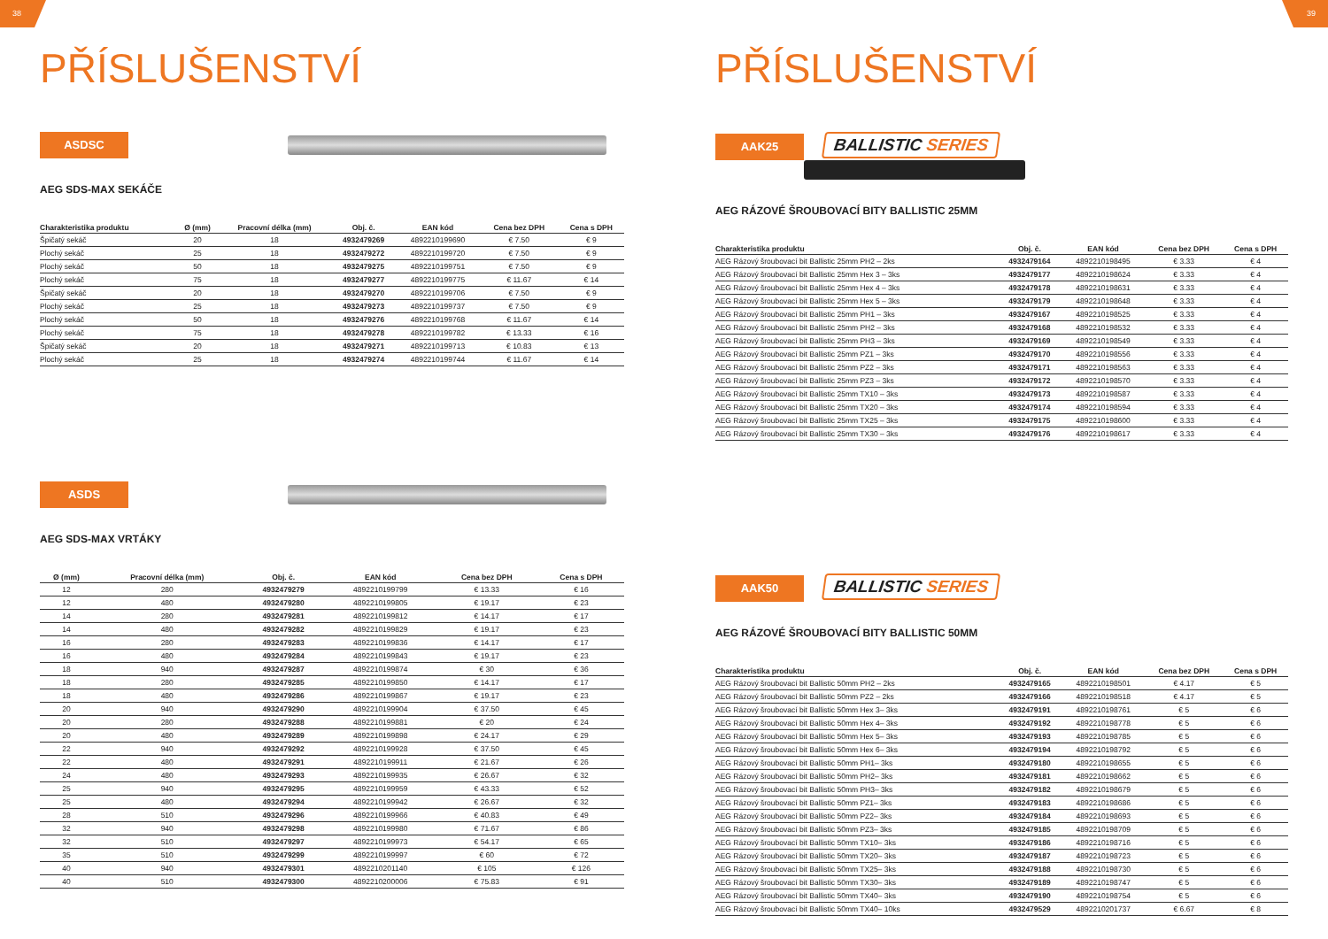38 39
PŘÍSLUŠENSTVÍ
ASDSC
AEG SDS-MAX SEKÁČE
| Charakteristika produktu | Ø (mm) | Pracovní délka (mm) | Obj. č. | EAN kód | Cena bez DPH | Cena s DPH |
| --- | --- | --- | --- | --- | --- | --- |
| Špičatý sekáč | 20 | 18 | 4932479269 | 4892210199690 | € 7.50 | € 9 |
| Plochý sekáč | 25 | 18 | 4932479272 | 4892210199720 | € 7.50 | € 9 |
| Plochý sekáč | 50 | 18 | 4932479275 | 4892210199751 | € 7.50 | € 9 |
| Plochý sekáč | 75 | 18 | 4932479277 | 4892210199775 | € 11.67 | € 14 |
| Špičatý sekáč | 20 | 18 | 4932479270 | 4892210199706 | € 7.50 | € 9 |
| Plochý sekáč | 25 | 18 | 4932479273 | 4892210199737 | € 7.50 | € 9 |
| Plochý sekáč | 50 | 18 | 4932479276 | 4892210199768 | € 11.67 | € 14 |
| Plochý sekáč | 75 | 18 | 4932479278 | 4892210199782 | € 13.33 | € 16 |
| Špičatý sekáč | 20 | 18 | 4932479271 | 4892210199713 | € 10.83 | € 13 |
| Plochý sekáč | 25 | 18 | 4932479274 | 4892210199744 | € 11.67 | € 14 |
ASDS
AEG SDS-MAX VRTÁKY
| Ø (mm) | Pracovní délka (mm) | Obj. č. | EAN kód | Cena bez DPH | Cena s DPH |
| --- | --- | --- | --- | --- | --- |
| 12 | 280 | 4932479279 | 4892210199799 | € 13.33 | € 16 |
| 12 | 480 | 4932479280 | 4892210199805 | € 19.17 | € 23 |
| 14 | 280 | 4932479281 | 4892210199812 | € 14.17 | € 17 |
| 14 | 480 | 4932479282 | 4892210199829 | € 19.17 | € 23 |
| 16 | 280 | 4932479283 | 4892210199836 | € 14.17 | € 17 |
| 16 | 480 | 4932479284 | 4892210199843 | € 19.17 | € 23 |
| 18 | 940 | 4932479287 | 4892210199874 | € 30 | € 36 |
| 18 | 280 | 4932479285 | 4892210199850 | € 14.17 | € 17 |
| 18 | 480 | 4932479286 | 4892210199867 | € 19.17 | € 23 |
| 20 | 940 | 4932479290 | 4892210199904 | € 37.50 | € 45 |
| 20 | 280 | 4932479288 | 4892210199881 | € 20 | € 24 |
| 20 | 480 | 4932479289 | 4892210199898 | € 24.17 | € 29 |
| 22 | 940 | 4932479292 | 4892210199928 | € 37.50 | € 45 |
| 22 | 480 | 4932479291 | 4892210199911 | € 21.67 | € 26 |
| 24 | 480 | 4932479293 | 4892210199935 | € 26.67 | € 32 |
| 25 | 940 | 4932479295 | 4892210199959 | € 43.33 | € 52 |
| 25 | 480 | 4932479294 | 4892210199942 | € 26.67 | € 32 |
| 28 | 510 | 4932479296 | 4892210199966 | € 40.83 | € 49 |
| 32 | 940 | 4932479298 | 4892210199980 | € 71.67 | € 86 |
| 32 | 510 | 4932479297 | 4892210199973 | € 54.17 | € 65 |
| 35 | 510 | 4932479299 | 4892210199997 | € 60 | € 72 |
| 40 | 940 | 4932479301 | 4892210201140 | € 105 | € 126 |
| 40 | 510 | 4932479300 | 4892210200006 | € 75.83 | € 91 |
PŘÍSLUŠENSTVÍ
AAK25 BALLISTIC SERIES
AEG RÁZOVÉ ŠROUBOVACÍ BITY BALLISTIC 25MM
| Charakteristika produktu | Obj. č. | EAN kód | Cena bez DPH | Cena s DPH |
| --- | --- | --- | --- | --- |
| AEG Rázový šroubovací bit Ballistic 25mm PH2 – 2ks | 4932479164 | 4892210198495 | € 3.33 | € 4 |
| AEG Rázový šroubovací bit Ballistic 25mm Hex 3 – 3ks | 4932479177 | 4892210198624 | € 3.33 | € 4 |
| AEG Rázový šroubovací bit Ballistic 25mm Hex 4 – 3ks | 4932479178 | 4892210198631 | € 3.33 | € 4 |
| AEG Rázový šroubovací bit Ballistic 25mm Hex 5 – 3ks | 4932479179 | 4892210198648 | € 3.33 | € 4 |
| AEG Rázový šroubovací bit Ballistic 25mm PH1 – 3ks | 4932479167 | 4892210198525 | € 3.33 | € 4 |
| AEG Rázový šroubovací bit Ballistic 25mm PH2 – 3ks | 4932479168 | 4892210198532 | € 3.33 | € 4 |
| AEG Rázový šroubovací bit Ballistic 25mm PH3 – 3ks | 4932479169 | 4892210198549 | € 3.33 | € 4 |
| AEG Rázový šroubovací bit Ballistic 25mm PZ1 – 3ks | 4932479170 | 4892210198556 | € 3.33 | € 4 |
| AEG Rázový šroubovací bit Ballistic 25mm PZ2 – 3ks | 4932479171 | 4892210198563 | € 3.33 | € 4 |
| AEG Rázový šroubovací bit Ballistic 25mm PZ3 – 3ks | 4932479172 | 4892210198570 | € 3.33 | € 4 |
| AEG Rázový šroubovací bit Ballistic 25mm TX10 – 3ks | 4932479173 | 4892210198587 | € 3.33 | € 4 |
| AEG Rázový šroubovací bit Ballistic 25mm TX20 – 3ks | 4932479174 | 4892210198594 | € 3.33 | € 4 |
| AEG Rázový šroubovací bit Ballistic 25mm TX25 – 3ks | 4932479175 | 4892210198600 | € 3.33 | € 4 |
| AEG Rázový šroubovací bit Ballistic 25mm TX30 – 3ks | 4932479176 | 4892210198617 | € 3.33 | € 4 |
AAK50 BALLISTIC SERIES
AEG RÁZOVÉ ŠROUBOVACÍ BITY BALLISTIC 50MM
| Charakteristika produktu | Obj. č. | EAN kód | Cena bez DPH | Cena s DPH |
| --- | --- | --- | --- | --- |
| AEG Rázový šroubovací bit Ballistic 50mm PH2 – 2ks | 4932479165 | 4892210198501 | € 4.17 | € 5 |
| AEG Rázový šroubovací bit Ballistic 50mm PZ2 – 2ks | 4932479166 | 4892210198518 | € 4.17 | € 5 |
| AEG Rázový šroubovací bit Ballistic 50mm Hex 3– 3ks | 4932479191 | 4892210198761 | € 5 | € 6 |
| AEG Rázový šroubovací bit Ballistic 50mm Hex 4– 3ks | 4932479192 | 4892210198778 | € 5 | € 6 |
| AEG Rázový šroubovací bit Ballistic 50mm Hex 5– 3ks | 4932479193 | 4892210198785 | € 5 | € 6 |
| AEG Rázový šroubovací bit Ballistic 50mm Hex 6– 3ks | 4932479194 | 4892210198792 | € 5 | € 6 |
| AEG Rázový šroubovací bit Ballistic 50mm PH1– 3ks | 4932479180 | 4892210198655 | € 5 | € 6 |
| AEG Rázový šroubovací bit Ballistic 50mm PH2– 3ks | 4932479181 | 4892210198662 | € 5 | € 6 |
| AEG Rázový šroubovací bit Ballistic 50mm PH3– 3ks | 4932479182 | 4892210198679 | € 5 | € 6 |
| AEG Rázový šroubovací bit Ballistic 50mm PZ1– 3ks | 4932479183 | 4892210198686 | € 5 | € 6 |
| AEG Rázový šroubovací bit Ballistic 50mm PZ2– 3ks | 4932479184 | 4892210198693 | € 5 | € 6 |
| AEG Rázový šroubovací bit Ballistic 50mm PZ3– 3ks | 4932479185 | 4892210198709 | € 5 | € 6 |
| AEG Rázový šroubovací bit Ballistic 50mm TX10– 3ks | 4932479186 | 4892210198716 | € 5 | € 6 |
| AEG Rázový šroubovací bit Ballistic 50mm TX20– 3ks | 4932479187 | 4892210198723 | € 5 | € 6 |
| AEG Rázový šroubovací bit Ballistic 50mm TX25– 3ks | 4932479188 | 4892210198730 | € 5 | € 6 |
| AEG Rázový šroubovací bit Ballistic 50mm TX30– 3ks | 4932479189 | 4892210198747 | € 5 | € 6 |
| AEG Rázový šroubovací bit Ballistic 50mm TX40– 3ks | 4932479190 | 4892210198754 | € 5 | € 6 |
| AEG Rázový šroubovací bit Ballistic 50mm TX40– 10ks | 4932479529 | 4892210201737 | € 6.67 | € 8 |